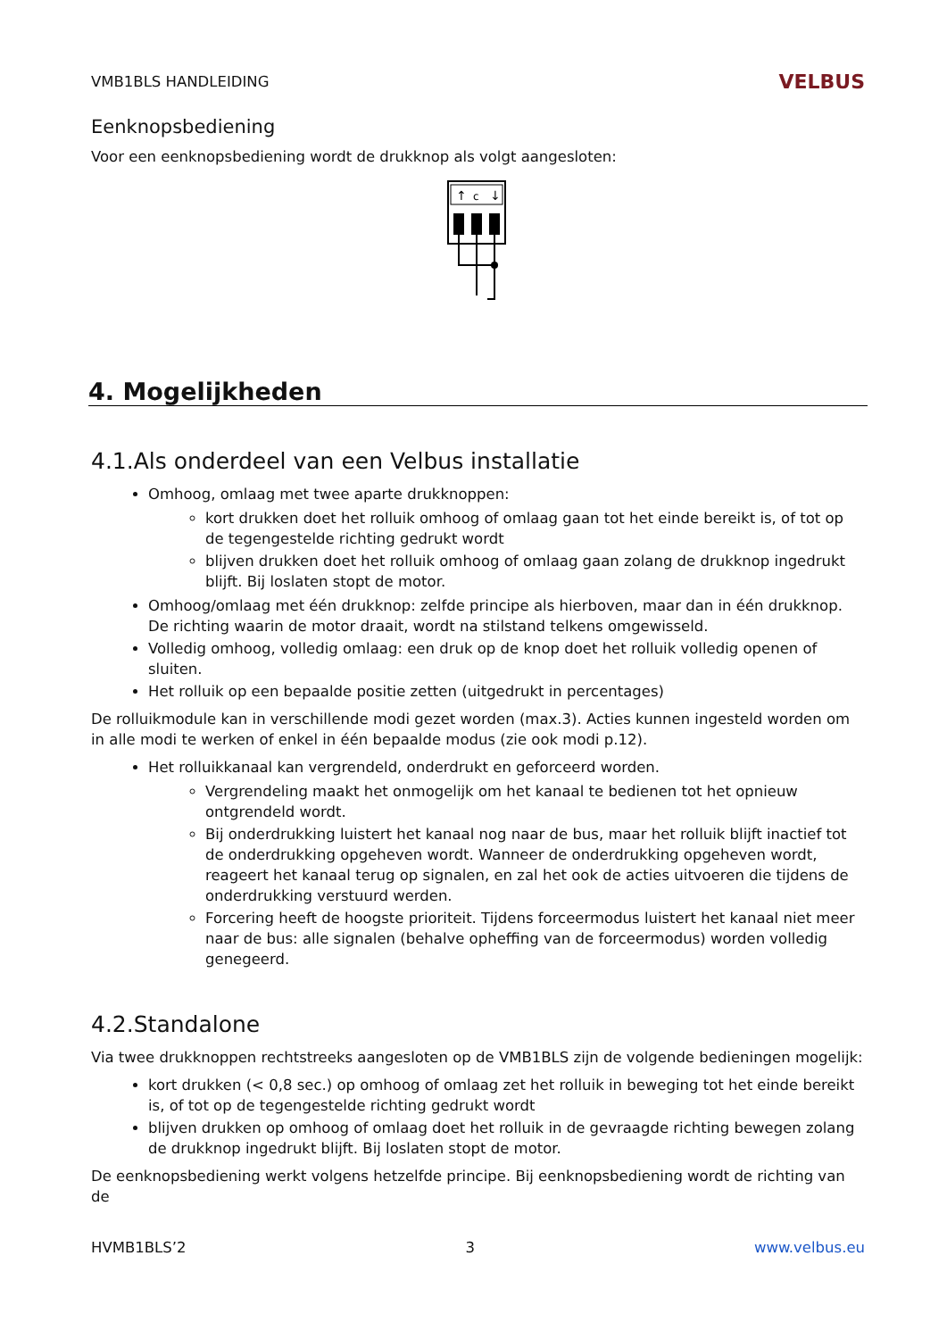VMB1BLS HANDLEIDING VELBUS
Eenknopsbediening
Voor een eenknopsbediening wordt de drukknop als volgt aangesloten:
↑
c
↓
4. Mogelijkheden
4.1.Als onderdeel van een Velbus installatie
Omhoog, omlaag met twee aparte drukknoppen:
kort drukken doet het rolluik omhoog of omlaag gaan tot het einde bereikt is, of tot op de tegengestelde richting gedrukt wordt
blijven drukken doet het rolluik omhoog of omlaag gaan zolang de drukknop ingedrukt blijft. Bij loslaten stopt de motor.
Omhoog/omlaag met één drukknop: zelfde principe als hierboven, maar dan in één drukknop. De richting waarin de motor draait, wordt na stilstand telkens omgewisseld.
Volledig omhoog, volledig omlaag: een druk op de knop doet het rolluik volledig openen of sluiten.
Het rolluik op een bepaalde positie zetten (uitgedrukt in percentages)
De rolluikmodule kan in verschillende modi gezet worden (max.3). Acties kunnen ingesteld worden om in alle modi te werken of enkel in één bepaalde modus (zie ook modi p.12).
Het rolluikkanaal kan vergrendeld, onderdrukt en geforceerd worden.
Vergrendeling maakt het onmogelijk om het kanaal te bedienen tot het opnieuw ontgrendeld wordt.
Bij onderdrukking luistert het kanaal nog naar de bus, maar het rolluik blijft inactief tot de onderdrukking opgeheven wordt. Wanneer de onderdrukking opgeheven wordt, reageert het kanaal terug op signalen, en zal het ook de acties uitvoeren die tijdens de onderdrukking verstuurd werden.
Forcering heeft de hoogste prioriteit. Tijdens forceermodus luistert het kanaal niet meer naar de bus: alle signalen (behalve opheffing van de forceermodus) worden volledig genegeerd.
4.2.Standalone
Via twee drukknoppen rechtstreeks aangesloten op de VMB1BLS zijn de volgende bedieningen mogelijk:
kort drukken (< 0,8 sec.) op omhoog of omlaag zet het rolluik in beweging tot het einde bereikt is, of tot op de tegengestelde richting gedrukt wordt
blijven drukken op omhoog of omlaag doet het rolluik in de gevraagde richting bewegen zolang de drukknop ingedrukt blijft. Bij loslaten stopt de motor.
De eenknopsbediening werkt volgens hetzelfde principe. Bij eenknopsbediening wordt de richting van de
HVMB1BLS’2 3 www.velbus.eu